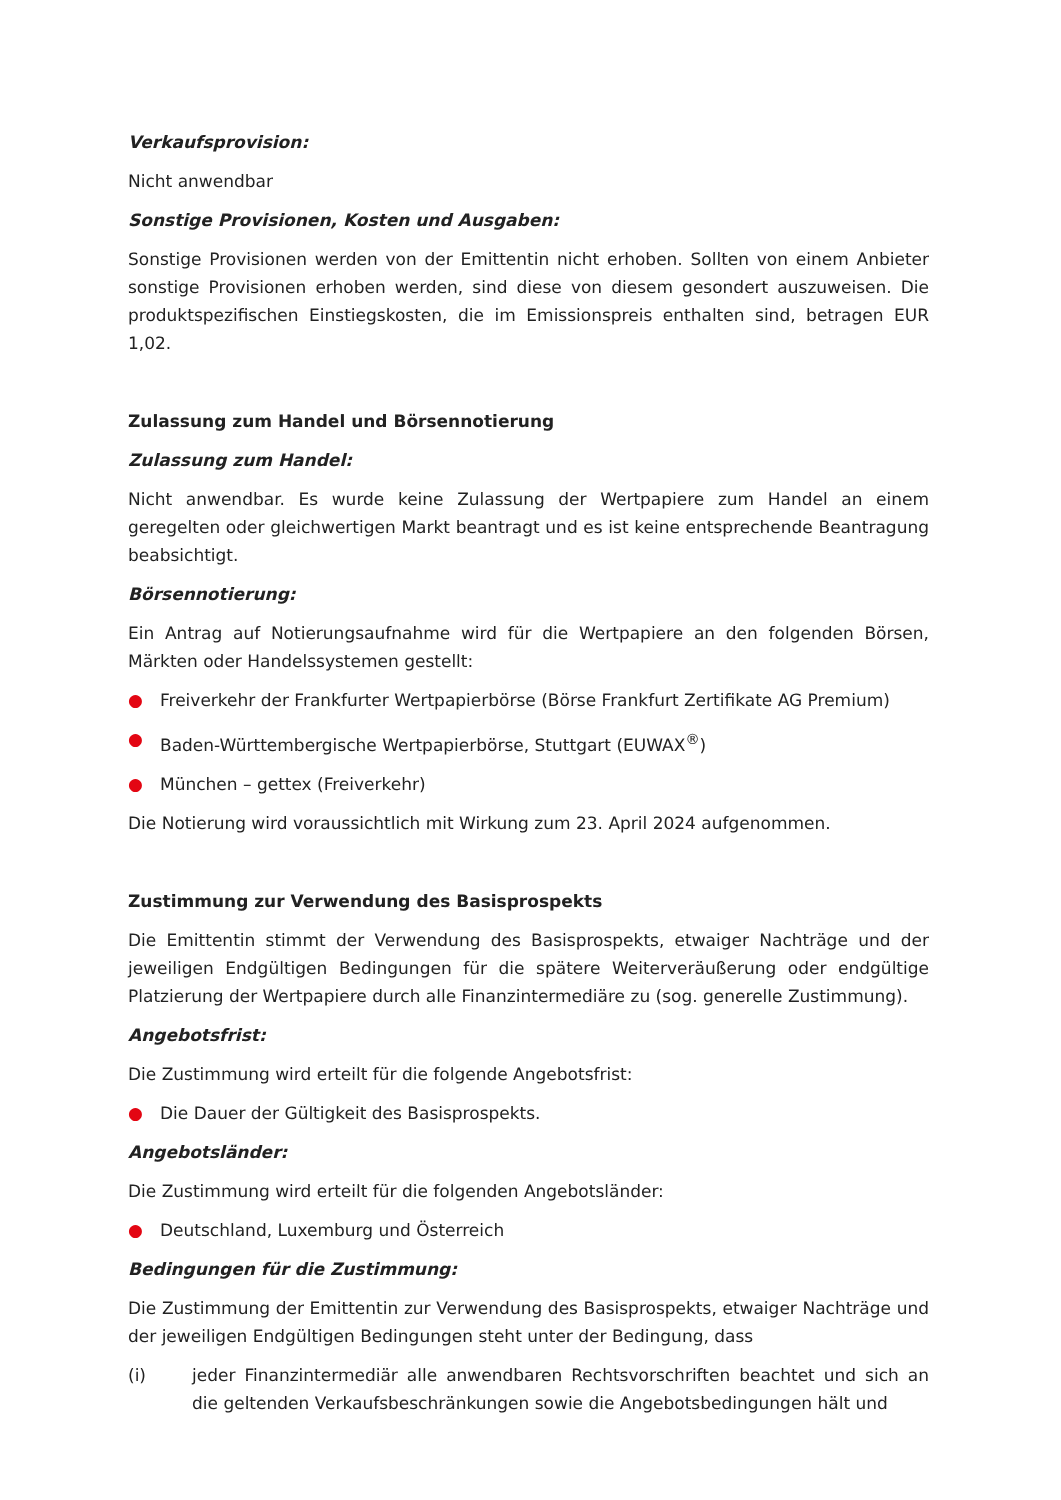Verkaufsprovision:
Nicht anwendbar
Sonstige Provisionen, Kosten und Ausgaben:
Sonstige Provisionen werden von der Emittentin nicht erhoben. Sollten von einem Anbieter sonstige Provisionen erhoben werden, sind diese von diesem gesondert auszuweisen. Die produktspezifischen Einstiegskosten, die im Emissionspreis enthalten sind, betragen EUR 1,02.
Zulassung zum Handel und Börsennotierung
Zulassung zum Handel:
Nicht anwendbar. Es wurde keine Zulassung der Wertpapiere zum Handel an einem geregelten oder gleichwertigen Markt beantragt und es ist keine entsprechende Beantragung beabsichtigt.
Börsennotierung:
Ein Antrag auf Notierungsaufnahme wird für die Wertpapiere an den folgenden Börsen, Märkten oder Handelssystemen gestellt:
● Freiverkehr der Frankfurter Wertpapierbörse (Börse Frankfurt Zertifikate AG Premium)
● Baden-Württembergische Wertpapierbörse, Stuttgart (EUWAX<sup>®</sup>)
● München – gettex (Freiverkehr)
Die Notierung wird voraussichtlich mit Wirkung zum 23. April 2024 aufgenommen.
Zustimmung zur Verwendung des Basisprospekts
Die Emittentin stimmt der Verwendung des Basisprospekts, etwaiger Nachträge und der jeweiligen Endgültigen Bedingungen für die spätere Weiterveräußerung oder endgültige Platzierung der Wertpapiere durch alle Finanzintermediäre zu (sog. generelle Zustimmung).
Angebotsfrist:
Die Zustimmung wird erteilt für die folgende Angebotsfrist:
● Die Dauer der Gültigkeit des Basisprospekts.
Angebotsländer:
Die Zustimmung wird erteilt für die folgenden Angebotsländer:
● Deutschland, Luxemburg und Österreich
Bedingungen für die Zustimmung:
Die Zustimmung der Emittentin zur Verwendung des Basisprospekts, etwaiger Nachträge und der jeweiligen Endgültigen Bedingungen steht unter der Bedingung, dass
(i) jeder Finanzintermediär alle anwendbaren Rechtsvorschriften beachtet und sich an die geltenden Verkaufsbeschränkungen sowie die Angebotsbedingungen hält und